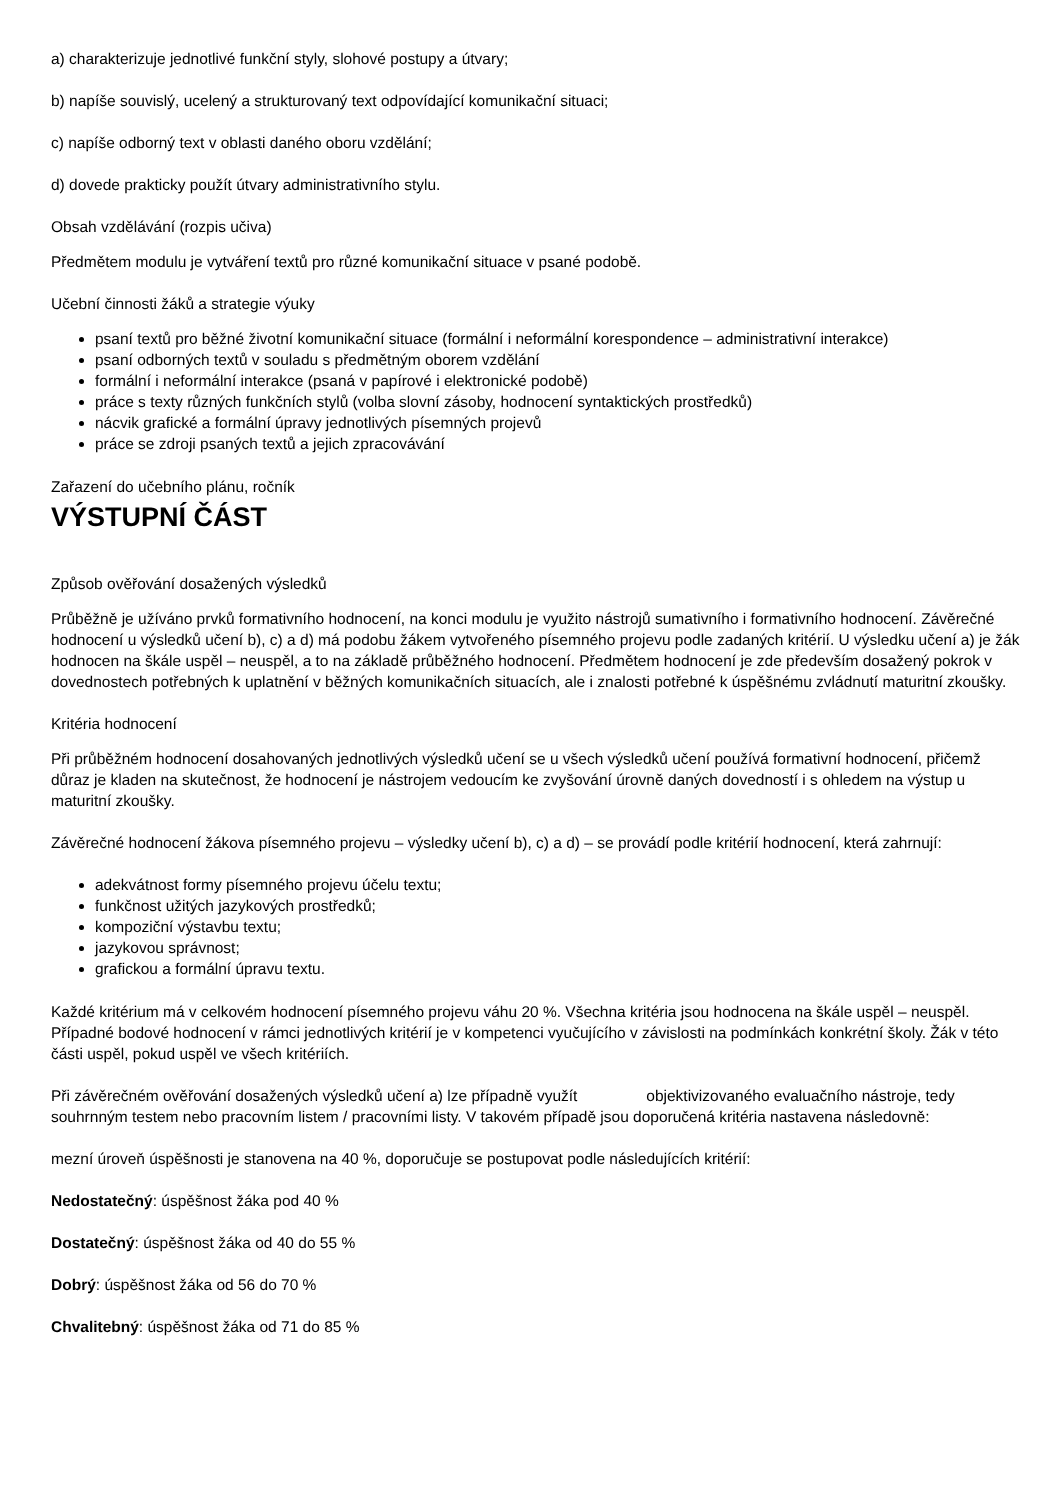a) charakterizuje jednotlivé funkční styly, slohové postupy a útvary;
b) napíše souvislý, ucelený a strukturovaný text odpovídající komunikační situaci;
c) napíše odborný text v oblasti daného oboru vzdělání;
d) dovede prakticky použít útvary administrativního stylu.
Obsah vzdělávání (rozpis učiva)
Předmětem modulu je vytváření textů pro různé komunikační situace v psané podobě.
Učební činnosti žáků a strategie výuky
psaní textů pro běžné životní komunikační situace (formální i neformální korespondence – administrativní interakce)
psaní odborných textů v souladu s předmětným oborem vzdělání
formální i neformální interakce (psaná v papírové i elektronické podobě)
práce s texty různých funkčních stylů (volba slovní zásoby, hodnocení syntaktických prostředků)
nácvik grafické a formální úpravy jednotlivých písemných projevů
práce se zdroji psaných textů a jejich zpracovávání
Zařazení do učebního plánu, ročník
VÝSTUPNÍ ČÁST
Způsob ověřování dosažených výsledků
Průběžně je užíváno prvků formativního hodnocení, na konci modulu je využito nástrojů sumativního i formativního hodnocení. Závěrečné hodnocení u výsledků učení b), c) a d) má podobu žákem vytvořeného písemného projevu podle zadaných kritérií. U výsledku učení a) je žák hodnocen na škále uspěl – neuspěl, a to na základě průběžného hodnocení. Předmětem hodnocení je zde především dosažený pokrok v dovednostech potřebných k uplatnění v běžných komunikačních situacích, ale i znalosti potřebné k úspěšnému zvládnutí maturitní zkoušky.
Kritéria hodnocení
Při průběžném hodnocení dosahovaných jednotlivých výsledků učení se u všech výsledků učení používá formativní hodnocení, přičemž důraz je kladen na skutečnost, že hodnocení je nástrojem vedoucím ke zvyšování úrovně daných dovedností i s ohledem na výstup u maturitní zkoušky.
Závěrečné hodnocení žákova písemného projevu – výsledky učení b), c) a d) – se provádí podle kritérií hodnocení, která zahrnují:
adekvátnost formy písemného projevu účelu textu;
funkčnost užitých jazykových prostředků;
kompoziční výstavbu textu;
jazykovou správnost;
grafickou a formální úpravu textu.
Každé kritérium má v celkovém hodnocení písemného projevu váhu 20 %. Všechna kritéria jsou hodnocena na škále uspěl – neuspěl. Případné bodové hodnocení v rámci jednotlivých kritérií je v kompetenci vyučujícího v závislosti na podmínkách konkrétní školy. Žák v této části uspěl, pokud uspěl ve všech kritériích.
Při závěrečném ověřování dosažených výsledků učení a) lze případně využít objektivizovaného evaluačního nástroje, tedy souhrnným testem nebo pracovním listem / pracovními listy. V takovém případě jsou doporučená kritéria nastavena následovně:
mezní úroveň úspěšnosti je stanovena na 40 %, doporučuje se postupovat podle následujících kritérií:
Nedostatečný: úspěšnost žáka pod 40 %
Dostatečný: úspěšnost žáka od 40 do 55 %
Dobrý: úspěšnost žáka od 56 do 70 %
Chvalitebný: úspěšnost žáka od 71 do 85 %